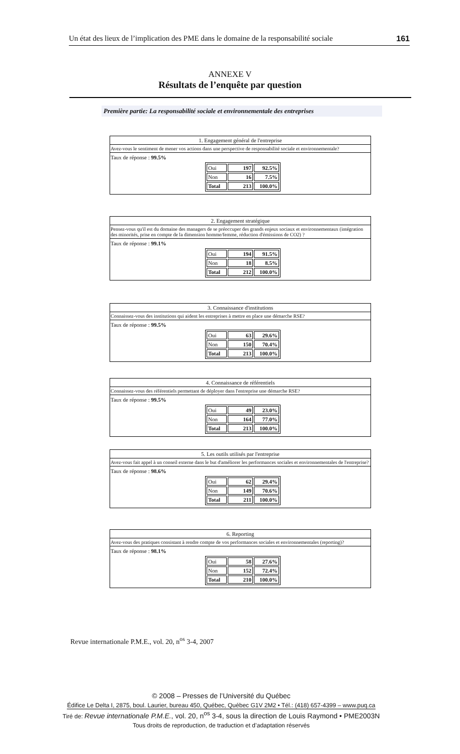Un état des lieux de l’implication des PME dans le domaine de la responsabilité sociale 161
ANNEXE V
Résultats de l’enquête par question
Première partie: La responsabilité sociale et environnementale des entreprises
1. Engagement général de l'entreprise
Avez-vous le sentiment de mener vos actions dans une perspective de responsabilité sociale et environnementale?
Taux de réponse : 99.5%
| Oui | 197 | 92.5% |
| Non | 16 | 7.5% |
| Total | 213 | 100.0% |
2. Engagement stratégique
Pensez-vous qu'il est du domaine des managers de se préoccuper des grands enjeux sociaux et environnementaux (intégration des minorités, prise en compte de la dimension homme/femme, réduction d'émissions de CO2) ?
Taux de réponse : 99.1%
| Oui | 194 | 91.5% |
| Non | 18 | 8.5% |
| Total | 212 | 100.0% |
3. Connaissance d'institutions
Connaissez-vous des institutions qui aident les entreprises à mettre en place une démarche RSE?
Taux de réponse : 99.5%
| Oui | 63 | 29.6% |
| Non | 150 | 70.4% |
| Total | 213 | 100.0% |
4. Connaissance de référentiels
Connaissez-vous des référentiels permettant de déployer dans l'entreprise une démarche RSE?
Taux de réponse : 99.5%
| Oui | 49 | 23.0% |
| Non | 164 | 77.0% |
| Total | 213 | 100.0% |
5. Les outils utilisés par l'entreprise
Avez-vous fait appel à un conseil externe dans le but d'améliorer les performances sociales et environnementales de l'entreprise?
Taux de réponse : 98.6%
| Oui | 62 | 29.4% |
| Non | 149 | 70.6% |
| Total | 211 | 100.0% |
6. Reporting
Avez-vous des pratiques consistant à rendre compte de vos performances sociales et environnementales (reporting)?
Taux de réponse : 98.1%
| Oui | 58 | 27.6% |
| Non | 152 | 72.4% |
| Total | 210 | 100.0% |
Revue internationale P.M.E., vol. 20, n<sup>os</sup> 3-4, 2007
© 2008 – Presses de l’Université du Québec
Édifice Le Delta I, 2875, boul. Laurier, bureau 450, Québec, Québec G1V 2M2 • Tél.: (418) 657-4399 – www.puq.ca
Tiré de: Revue internationale P.M.E., vol. 20, n<sup>os</sup> 3-4, sous la direction de Louis Raymond • PME2003N
Tous droits de reproduction, de traduction et d’adaptation réservés